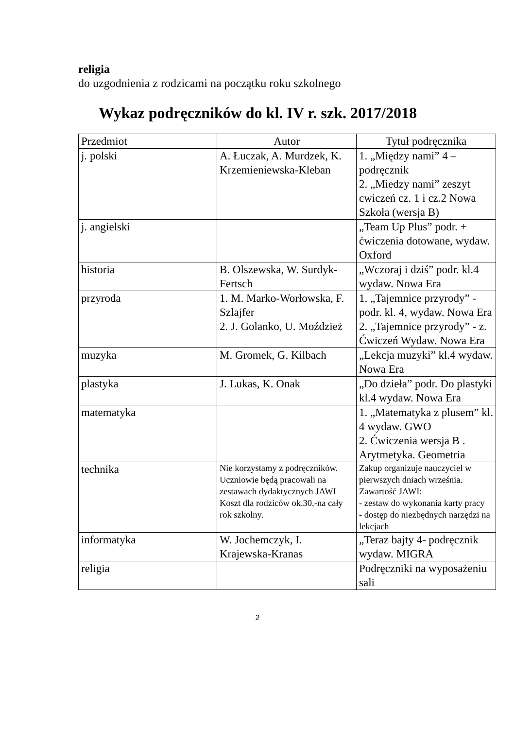religia
do uzgodnienia z rodzicami na początku roku szkolnego
Wykaz podręczników do kl. IV r. szk. 2017/2018
| Przedmiot | Autor | Tytuł podręcznika |
| j. polski | A. Łuczak, A. Murdzek, K. Krzemieniewska-Kleban | 1. „Między nami” 4 – podręcznik 2. „Miedzy nami” zeszyt cwiczeń cz. 1 i cz.2 Nowa Szkoła (wersja B) |
| j. angielski | | „Team Up Plus” podr. + ćwiczenia dotowane, wydaw. Oxford |
| historia | B. Olszewska, W. Surdyk-Fertsch | „Wczoraj i dziś” podr. kl.4 wydaw. Nowa Era |
| przyroda | 1. M. Marko-Worłowska, F. Szlajfer 2. J. Golanko, U. Moździeż | 1. „Tajemnice przyrody” - podr. kl. 4, wydaw. Nowa Era 2. „Tajemnice przyrody” - z. Ćwiczeń Wydaw. Nowa Era |
| muzyka | M. Gromek, G. Kilbach | „Lekcja muzyki” kl.4 wydaw. Nowa Era |
| plastyka | J. Lukas, K. Onak | „Do dzieła” podr. Do plastyki kl.4 wydaw. Nowa Era |
| matematyka | | 1. „Matematyka z plusem” kl. 4 wydaw. GWO 2. Ćwiczenia wersja B . Arytmetyka. Geometria |
| technika | Nie korzystamy z podręczników. Uczniowie będą pracowali na zestawach dydaktycznych JAWI Koszt dla rodziców ok.30,-na cały rok szkolny. | Zakup organizuje nauczyciel w pierwszych dniach września. Zawartość JAWI: - zestaw do wykonania karty pracy - dostęp do niezbędnych narzędzi na lekcjach |
| informatyka | W. Jochemczyk, I. Krajewska-Kranas | „Teraz bajty 4- podręcznik wydaw. MIGRA |
| religia | | Podręczniki na wyposażeniu sali |
2